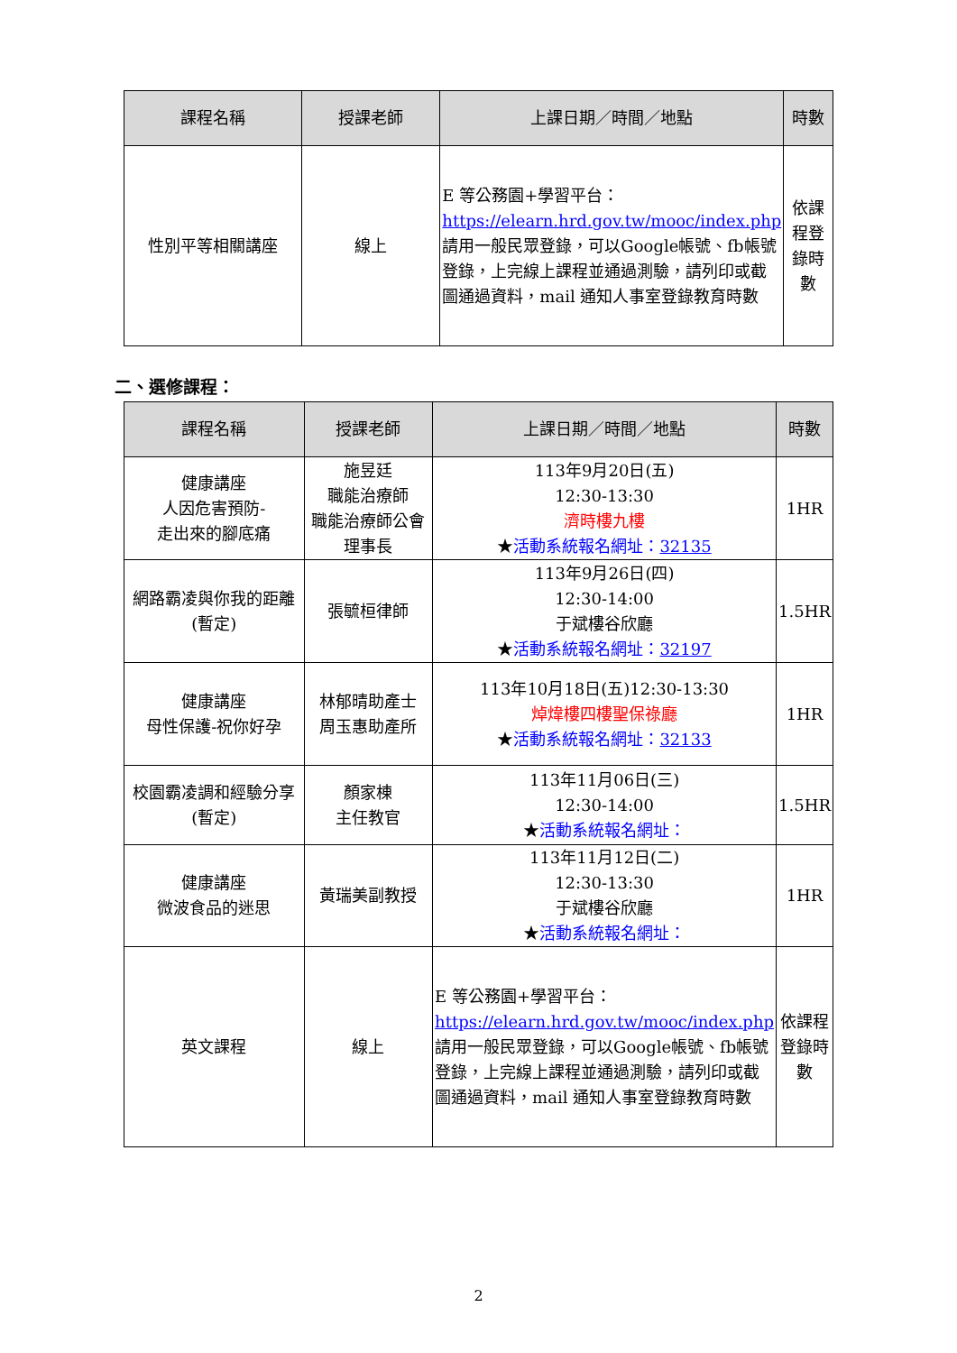| 課程名稱 | 授課老師 | 上課日期／時間／地點 | 時數 |
| --- | --- | --- | --- |
| 性別平等相關講座 | 線上 | E 等公務園+學習平台： https://elearn.hrd.gov.tw/mooc/index.php 請用一般民眾登錄，可以Google帳號、fb帳號登錄，上完線上課程並通過測驗，請列印或截圖通過資料，mail 通知人事室登錄教育時數 | 依課程登錄時數 |
二、選修課程：
| 課程名稱 | 授課老師 | 上課日期／時間／地點 | 時數 |
| --- | --- | --- | --- |
| 健康講座 人因危害預防- 走出來的腳底痛 | 施昱廷 職能治療師 職能治療師公會 理事長 | 113年9月20日(五) 12:30-13:30 濟時樓九樓 ★ 活動系統報名網址： 32135 | 1HR |
| 網路霸凌與你我的距離 (暫定) | 張毓桓律師 | 113年9月26日(四) 12:30-14:00 于斌樓谷欣廳 ★ 活動系統報名網址： 32197 | 1.5HR |
| 健康講座 母性保護-祝你好孕 | 林郁晴助產士 周玉惠助產所 | 113年10月18日(五)12:30-13:30 焯煒樓四樓聖保祿廳 ★ 活動系統報名網址： 32133 | 1HR |
| 校園霸凌調和經驗分享 (暫定) | 顏家棟 主任教官 | 113年11月06日(三) 12:30-14:00 ★ 活動系統報名網址： | 1.5HR |
| 健康講座 微波食品的迷思 | 黃瑞美副教授 | 113年11月12日(二) 12:30-13:30 于斌樓谷欣廳 ★ 活動系統報名網址： | 1HR |
| 英文課程 | 線上 | E 等公務園+學習平台： https://elearn.hrd.gov.tw/mooc/index.php 請用一般民眾登錄，可以Google帳號、fb帳號登錄，上完線上課程並通過測驗，請列印或截圖通過資料，mail 通知人事室登錄教育時數 | 依課程登錄時數 |
2